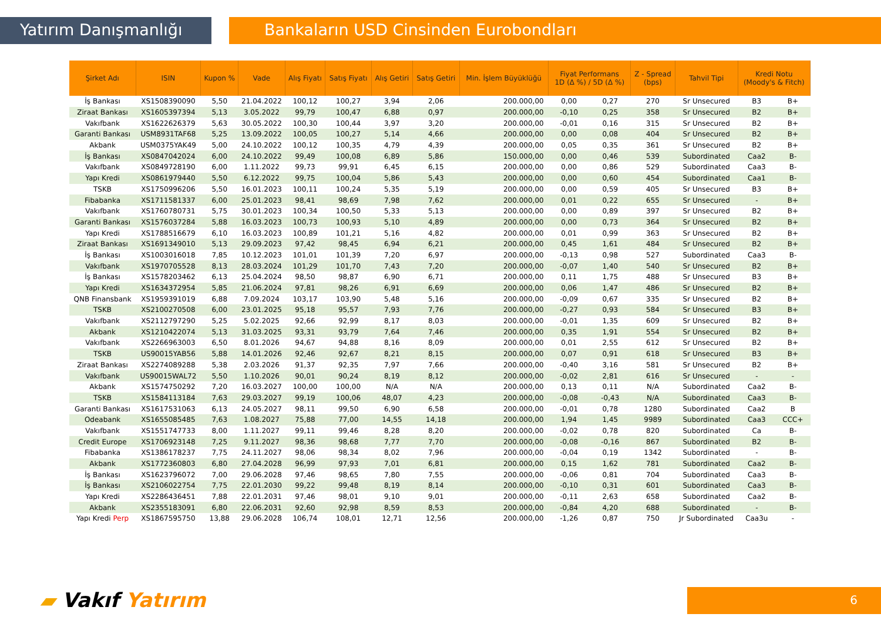Yatırım Danışmanlığı Bankaların USD Cinsinden Eurobondları
| Şirket Adı | ISIN | Kupon % | Vade | Alış Fiyatı | Satış Fiyatı | Alış Getiri | Satış Getiri | Min. İşlem Büyüklüğü | Fiyat Performans 1D (Δ %) / 5D (Δ %) | | Z - Spread (bps) | Tahvil Tipi | Kredi Notu (Moody's & Fitch) | |
| --- | --- | --- | --- | --- | --- | --- | --- | --- | --- | --- | --- | --- | --- | --- |
| İş Bankası | XS1508390090 | 5,50 | 21.04.2022 | 100,12 | 100,27 | 3,94 | 2,06 | 200.000,00 | 0,00 | 0,27 | 270 | Sr Unsecured | B3 | B+ |
| Ziraat Bankası | XS1605397394 | 5,13 | 3.05.2022 | 99,79 | 100,47 | 6,88 | 0,97 | 200.000,00 | -0,10 | 0,25 | 358 | Sr Unsecured | B2 | B+ |
| Vakıfbank | XS1622626379 | 5,63 | 30.05.2022 | 100,30 | 100,44 | 3,97 | 3,20 | 200.000,00 | -0,01 | 0,16 | 315 | Sr Unsecured | B2 | B+ |
| Garanti Bankası | USM8931TAF68 | 5,25 | 13.09.2022 | 100,05 | 100,27 | 5,14 | 4,66 | 200.000,00 | 0,00 | 0,08 | 404 | Sr Unsecured | B2 | B+ |
| Akbank | USM0375YAK49 | 5,00 | 24.10.2022 | 100,12 | 100,35 | 4,79 | 4,39 | 200.000,00 | 0,05 | 0,35 | 361 | Sr Unsecured | B2 | B+ |
| İş Bankası | XS0847042024 | 6,00 | 24.10.2022 | 99,49 | 100,08 | 6,89 | 5,86 | 150.000,00 | 0,00 | 0,46 | 539 | Subordinated | Caa2 | B- |
| Vakıfbank | XS0849728190 | 6,00 | 1.11.2022 | 99,73 | 99,91 | 6,45 | 6,15 | 200.000,00 | 0,00 | 0,86 | 529 | Subordinated | Caa3 | B- |
| Yapı Kredi | XS0861979440 | 5,50 | 6.12.2022 | 99,75 | 100,04 | 5,86 | 5,43 | 200.000,00 | 0,00 | 0,60 | 454 | Subordinated | Caa1 | B- |
| TSKB | XS1750996206 | 5,50 | 16.01.2023 | 100,11 | 100,24 | 5,35 | 5,19 | 200.000,00 | 0,00 | 0,59 | 405 | Sr Unsecured | B3 | B+ |
| Fibabanka | XS1711581337 | 6,00 | 25.01.2023 | 98,41 | 98,69 | 7,98 | 7,62 | 200.000,00 | 0,01 | 0,22 | 655 | Sr Unsecured | - | B+ |
| Vakıfbank | XS1760780731 | 5,75 | 30.01.2023 | 100,34 | 100,50 | 5,33 | 5,13 | 200.000,00 | 0,00 | 0,89 | 397 | Sr Unsecured | B2 | B+ |
| Garanti Bankası | XS1576037284 | 5,88 | 16.03.2023 | 100,73 | 100,93 | 5,10 | 4,89 | 200.000,00 | 0,00 | 0,73 | 364 | Sr Unsecured | B2 | B+ |
| Yapı Kredi | XS1788516679 | 6,10 | 16.03.2023 | 100,89 | 101,21 | 5,16 | 4,82 | 200.000,00 | 0,01 | 0,99 | 363 | Sr Unsecured | B2 | B+ |
| Ziraat Bankası | XS1691349010 | 5,13 | 29.09.2023 | 97,42 | 98,45 | 6,94 | 6,21 | 200.000,00 | 0,45 | 1,61 | 484 | Sr Unsecured | B2 | B+ |
| İş Bankası | XS1003016018 | 7,85 | 10.12.2023 | 101,01 | 101,39 | 7,20 | 6,97 | 200.000,00 | -0,13 | 0,98 | 527 | Subordinated | Caa3 | B- |
| Vakıfbank | XS1970705528 | 8,13 | 28.03.2024 | 101,29 | 101,70 | 7,43 | 7,20 | 200.000,00 | -0,07 | 1,40 | 540 | Sr Unsecured | B2 | B+ |
| İş Bankası | XS1578203462 | 6,13 | 25.04.2024 | 98,50 | 98,87 | 6,90 | 6,71 | 200.000,00 | 0,11 | 1,75 | 488 | Sr Unsecured | B3 | B+ |
| Yapı Kredi | XS1634372954 | 5,85 | 21.06.2024 | 97,81 | 98,26 | 6,91 | 6,69 | 200.000,00 | 0,06 | 1,47 | 486 | Sr Unsecured | B2 | B+ |
| QNB Finansbank | XS1959391019 | 6,88 | 7.09.2024 | 103,17 | 103,90 | 5,48 | 5,16 | 200.000,00 | -0,09 | 0,67 | 335 | Sr Unsecured | B2 | B+ |
| TSKB | XS2100270508 | 6,00 | 23.01.2025 | 95,18 | 95,57 | 7,93 | 7,76 | 200.000,00 | -0,27 | 0,93 | 584 | Sr Unsecured | B3 | B+ |
| Vakıfbank | XS2112797290 | 5,25 | 5.02.2025 | 92,66 | 92,99 | 8,17 | 8,03 | 200.000,00 | -0,01 | 1,35 | 609 | Sr Unsecured | B2 | B+ |
| Akbank | XS1210422074 | 5,13 | 31.03.2025 | 93,31 | 93,79 | 7,64 | 7,46 | 200.000,00 | 0,35 | 1,91 | 554 | Sr Unsecured | B2 | B+ |
| Vakıfbank | XS2266963003 | 6,50 | 8.01.2026 | 94,67 | 94,88 | 8,16 | 8,09 | 200.000,00 | 0,01 | 2,55 | 612 | Sr Unsecured | B2 | B+ |
| TSKB | US90015YAB56 | 5,88 | 14.01.2026 | 92,46 | 92,67 | 8,21 | 8,15 | 200.000,00 | 0,07 | 0,91 | 618 | Sr Unsecured | B3 | B+ |
| Ziraat Bankası | XS2274089288 | 5,38 | 2.03.2026 | 91,37 | 92,35 | 7,97 | 7,66 | 200.000,00 | -0,40 | 3,16 | 581 | Sr Unsecured | B2 | B+ |
| Vakıfbank | US90015WAL72 | 5,50 | 1.10.2026 | 90,01 | 90,24 | 8,19 | 8,12 | 200.000,00 | -0,02 | 2,81 | 616 | Sr Unsecured | - | - |
| Akbank | XS1574750292 | 7,20 | 16.03.2027 | 100,00 | 100,00 | N/A | N/A | 200.000,00 | 0,13 | 0,11 | N/A | Subordinated | Caa2 | B- |
| TSKB | XS1584113184 | 7,63 | 29.03.2027 | 99,19 | 100,06 | 48,07 | 4,23 | 200.000,00 | -0,08 | -0,43 | N/A | Subordinated | Caa3 | B- |
| Garanti Bankası | XS1617531063 | 6,13 | 24.05.2027 | 98,11 | 99,50 | 6,90 | 6,58 | 200.000,00 | -0,01 | 0,78 | 1280 | Subordinated | Caa2 | B |
| Odeabank | XS1655085485 | 7,63 | 1.08.2027 | 75,88 | 77,00 | 14,55 | 14,18 | 200.000,00 | 1,94 | 1,45 | 9989 | Subordinated | Caa3 | CCC+ |
| Vakıfbank | XS1551747733 | 8,00 | 1.11.2027 | 99,11 | 99,46 | 8,28 | 8,20 | 200.000,00 | -0,02 | 0,78 | 820 | Subordinated | Ca | B- |
| Credit Europe | XS1706923148 | 7,25 | 9.11.2027 | 98,36 | 98,68 | 7,77 | 7,70 | 200.000,00 | -0,08 | -0,16 | 867 | Subordinated | B2 | B- |
| Fibabanka | XS1386178237 | 7,75 | 24.11.2027 | 98,06 | 98,34 | 8,02 | 7,96 | 200.000,00 | -0,04 | 0,19 | 1342 | Subordinated | - | B- |
| Akbank | XS1772360803 | 6,80 | 27.04.2028 | 96,99 | 97,93 | 7,01 | 6,81 | 200.000,00 | 0,15 | 1,62 | 781 | Subordinated | Caa2 | B- |
| İş Bankası | XS1623796072 | 7,00 | 29.06.2028 | 97,46 | 98,65 | 7,80 | 7,55 | 200.000,00 | -0,06 | 0,81 | 704 | Subordinated | Caa3 | B- |
| İş Bankası | XS2106022754 | 7,75 | 22.01.2030 | 99,22 | 99,48 | 8,19 | 8,14 | 200.000,00 | -0,10 | 0,31 | 601 | Subordinated | Caa3 | B- |
| Yapı Kredi | XS2286436451 | 7,88 | 22.01.2031 | 97,46 | 98,01 | 9,10 | 9,01 | 200.000,00 | -0,11 | 2,63 | 658 | Subordinated | Caa2 | B- |
| Akbank | XS2355183091 | 6,80 | 22.06.2031 | 92,60 | 92,98 | 8,59 | 8,53 | 200.000,00 | -0,84 | 4,20 | 688 | Subordinated | - | B- |
| Yapı Kredi Perp | XS1867595750 | 13,88 | 29.06.2028 | 106,74 | 108,01 | 12,71 | 12,56 | 200.000,00 | -1,26 | 0,87 | 750 | Jr Subordinated | Caa3u | - |
▰ Vakıf Yatırım 6